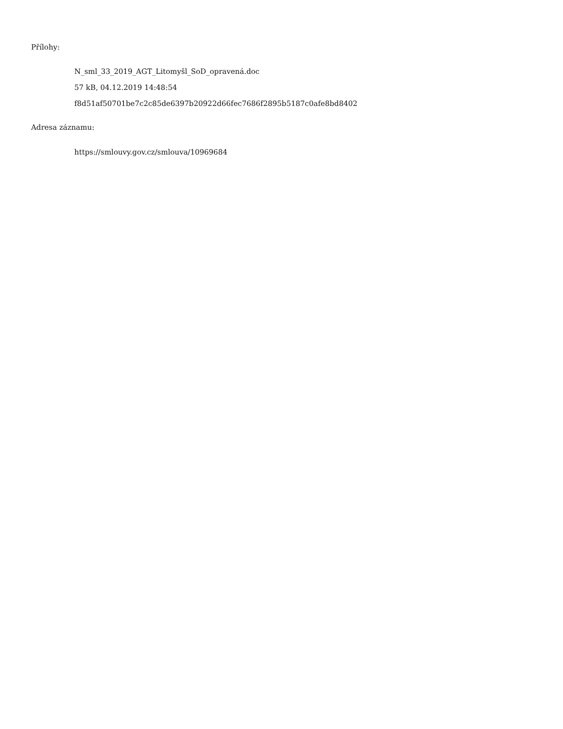Přílohy:
N_sml_33_2019_AGT_Litomyšl_SoD_opravená.doc
57 kB, 04.12.2019 14:48:54
f8d51af50701be7c2c85de6397b20922d66fec7686f2895b5187c0afe8bd8402
Adresa záznamu:
https://smlouvy.gov.cz/smlouva/10969684